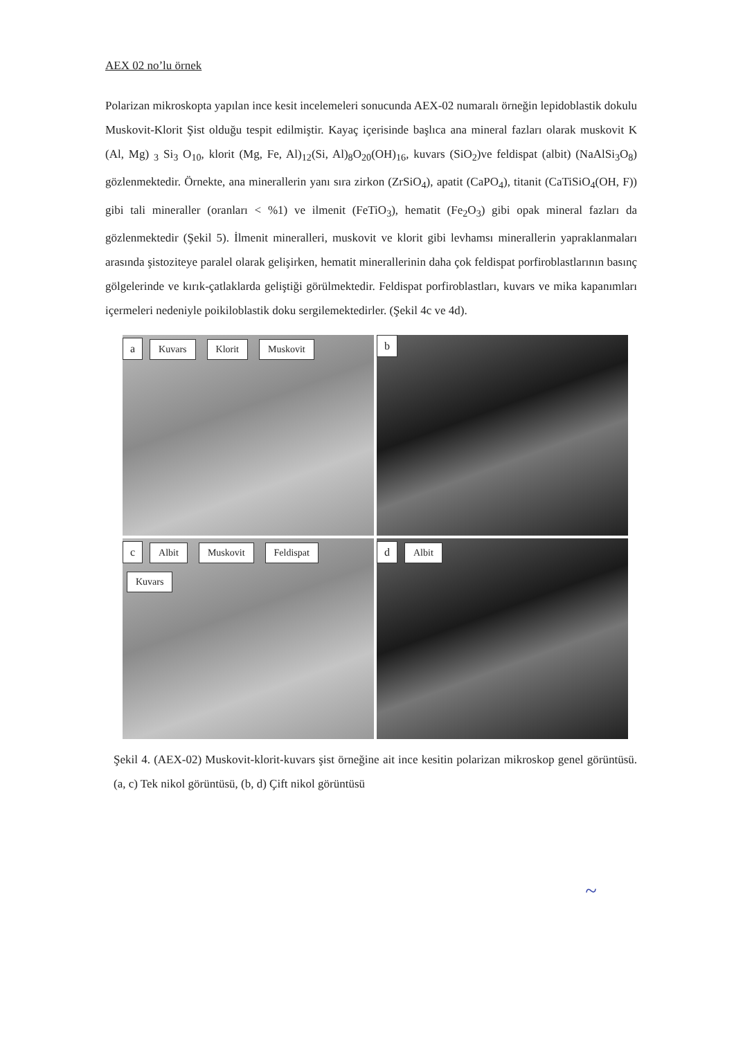AEX 02 no’lu örnek
Polarizan mikroskopta yapılan ince kesit incelemeleri sonucunda AEX-02 numaralı örneğin lepidoblastik dokulu Muskovit-Klorit Şist olduğu tespit edilmiştir. Kayaç içerisinde başlıca ana mineral fazları olarak muskovit K (Al, Mg) <sub>3</sub> Si<sub>3</sub> O<sub>10</sub>, klorit (Mg, Fe, Al)<sub>12</sub>(Si, Al)<sub>8</sub>O<sub>20</sub>(OH)<sub>16</sub>, kuvars (SiO<sub>2</sub>)ve feldispat (albit) (NaAlSi<sub>3</sub>O<sub>8</sub>) gözlenmektedir. Örnekte, ana minerallerin yanı sıra zirkon (ZrSiO<sub>4</sub>), apatit (CaPO<sub>4</sub>), titanit (CaTiSiO<sub>4</sub>(OH, F)) gibi tali mineraller (oranları < %1) ve ilmenit (FeTiO<sub>3</sub>), hematit (Fe<sub>2</sub>O<sub>3</sub>) gibi opak mineral fazları da gözlenmektedir (Şekil 5). İlmenit mineralleri, muskovit ve klorit gibi levhamsı minerallerin yapraklanmaları arasında şistoziteye paralel olarak gelişirken, hematit minerallerinin daha çok feldispat porfiroblastlarının basınç gölgelerinde ve kırık-çatlaklarda geliştiği görülmektedir. Feldispat porfiroblastları, kuvars ve mika kapanımları içermeleri nedeniyle poikiloblastik doku sergilemektedirler. (Şekil 4c ve 4d).
a Kuvars Klorit Muskovit
b
c Albit Muskovit Feldispat Kuvars
d Albit
Şekil 4. (AEX-02) Muskovit-klorit-kuvars şist örneğine ait ince kesitin polarizan mikroskop genel görüntüsü. (a, c) Tek nikol görüntüsü, (b, d) Çift nikol görüntüsü
~